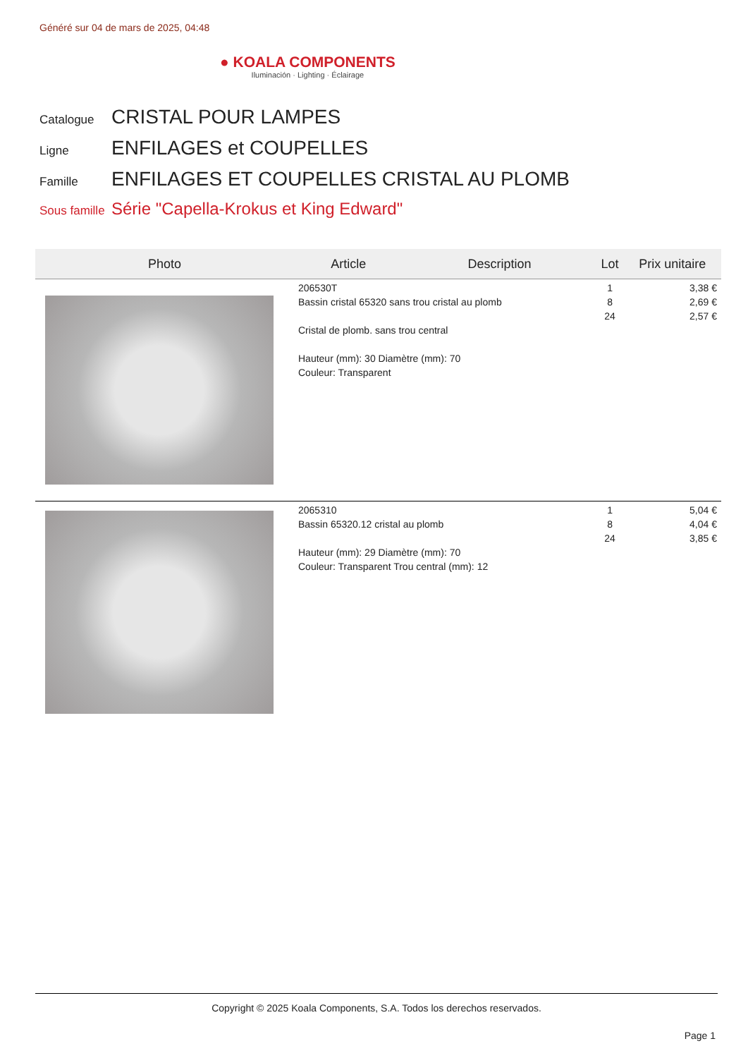Généré sur 04 de mars de 2025, 04:48
● KOALA COMPONENTS
Iluminación · Lighting · Éclairage
Catalogue CRISTAL POUR LAMPES
Ligne ENFILAGES et COUPELLES
Famille ENFILAGES ET COUPELLES CRISTAL AU PLOMB
Sous famille Série "Capella-Krokus et King Edward"
| Photo | Article | Description | Lot | Prix unitaire |
| --- | --- | --- | --- | --- |
| | 206530T Bassin cristal 65320 sans trou cristal au plomb Cristal de plomb. sans trou central Hauteur (mm): 30 Diamètre (mm): 70 Couleur: Transparent | | 1 8 24 | 3,38 € 2,69 € 2,57 € |
| | 2065310 Bassin 65320.12 cristal au plomb Hauteur (mm): 29 Diamètre (mm): 70 Couleur: Transparent Trou central (mm): 12 | | 1 8 24 | 5,04 € 4,04 € 3,85 € |
Copyright © 2025 Koala Components, S.A. Todos los derechos reservados.
Page 1